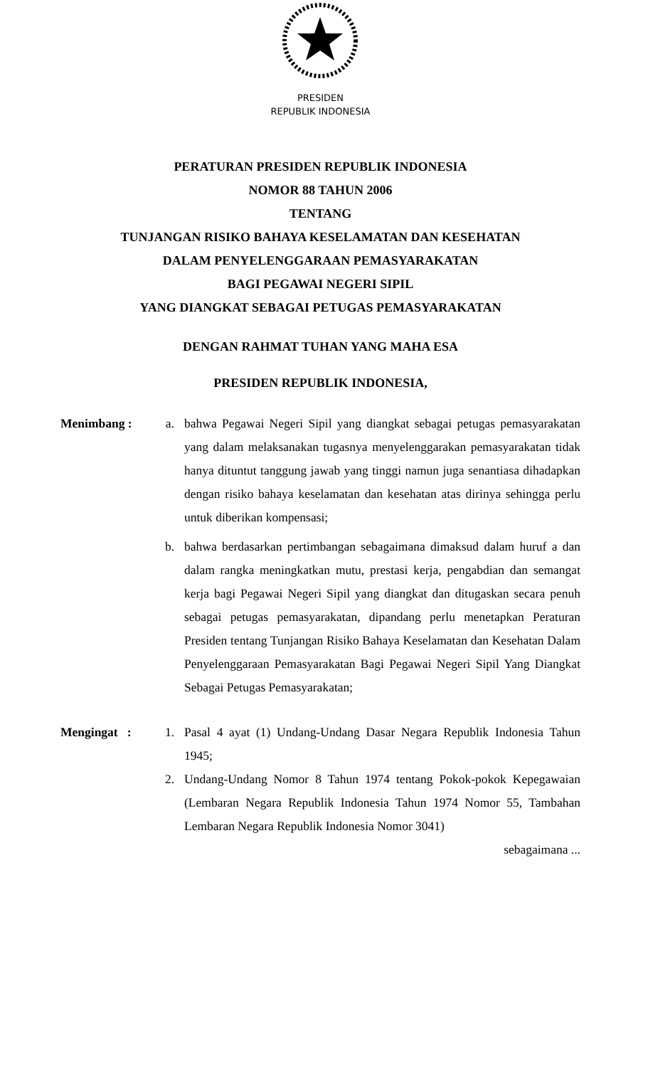PRESIDEN
REPUBLIK INDONESIA
PERATURAN PRESIDEN REPUBLIK INDONESIA
NOMOR 88 TAHUN 2006
TENTANG
TUNJANGAN RISIKO BAHAYA KESELAMATAN DAN KESEHATAN
DALAM PENYELENGGARAAN PEMASYARAKATAN
BAGI PEGAWAI NEGERI SIPIL
YANG DIANGKAT SEBAGAI PETUGAS PEMASYARAKATAN
DENGAN RAHMAT TUHAN YANG MAHA ESA
PRESIDEN REPUBLIK INDONESIA,
| Menimbang : | a. | bahwa Pegawai Negeri Sipil yang diangkat sebagai petugas pemasyarakatan yang dalam melaksanakan tugasnya menyelenggarakan pemasyarakatan tidak hanya dituntut tanggung jawab yang tinggi namun juga senantiasa dihadapkan dengan risiko bahaya keselamatan dan kesehatan atas dirinya sehingga perlu untuk diberikan kompensasi; |
| | b. | bahwa berdasarkan pertimbangan sebagaimana dimaksud dalam huruf a dan dalam rangka meningkatkan mutu, prestasi kerja, pengabdian dan semangat kerja bagi Pegawai Negeri Sipil yang diangkat dan ditugaskan secara penuh sebagai petugas pemasyarakatan, dipandang perlu menetapkan Peraturan Presiden tentang Tunjangan Risiko Bahaya Keselamatan dan Kesehatan Dalam Penyelenggaraan Pemasyarakatan Bagi Pegawai Negeri Sipil Yang Diangkat Sebagai Petugas Pemasyarakatan; |
| Mengingat : | 1. | Pasal 4 ayat (1) Undang-Undang Dasar Negara Republik Indonesia Tahun 1945; |
| | 2. | Undang-Undang Nomor 8 Tahun 1974 tentang Pokok-pokok Kepegawaian (Lembaran Negara Republik Indonesia Tahun 1974 Nomor 55, Tambahan Lembaran Negara Republik Indonesia Nomor 3041) |
sebagaimana ...